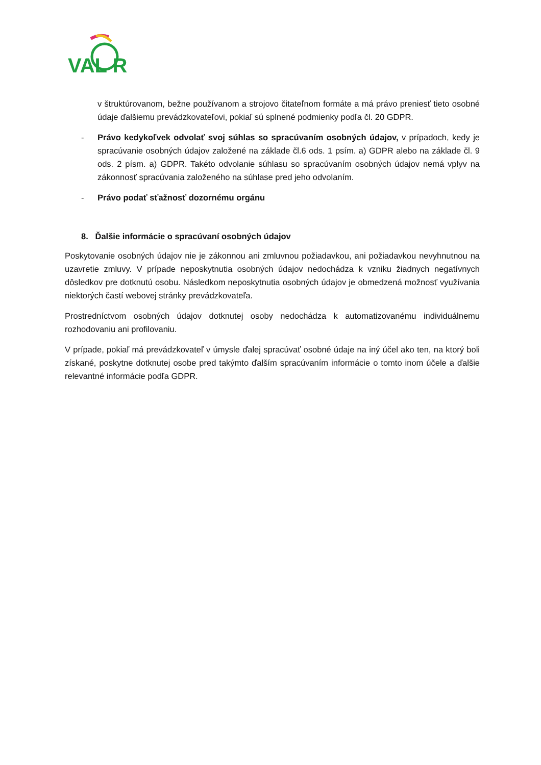VAL R
v štruktúrovanom, bežne používanom a strojovo čitateľnom formáte a má právo preniesť tieto osobné údaje ďalšiemu prevádzkovateľovi, pokiaľ sú splnené podmienky podľa čl. 20 GDPR.
- Právo kedykoľvek odvolať svoj súhlas so spracúvaním osobných údajov, v prípadoch, kedy je spracúvanie osobných údajov založené na základe čl.6 ods. 1 psím. a) GDPR alebo na základe čl. 9 ods. 2 písm. a) GDPR. Takéto odvolanie súhlasu so spracúvaním osobných údajov nemá vplyv na zákonnosť spracúvania založeného na súhlase pred jeho odvolaním.
- Právo podať sťažnosť dozornému orgánu
8. Ďalšie informácie o spracúvaní osobných údajov
Poskytovanie osobných údajov nie je zákonnou ani zmluvnou požiadavkou, ani požiadavkou nevyhnutnou na uzavretie zmluvy. V prípade neposkytnutia osobných údajov nedochádza k vzniku žiadnych negatívnych dôsledkov pre dotknutú osobu. Následkom neposkytnutia osobných údajov je obmedzená možnosť využívania niektorých častí webovej stránky prevádzkovateľa.
Prostredníctvom osobných údajov dotknutej osoby nedochádza k automatizovanému individuálnemu rozhodovaniu ani profilovaniu.
V prípade, pokiaľ má prevádzkovateľ v úmysle ďalej spracúvať osobné údaje na iný účel ako ten, na ktorý boli získané, poskytne dotknutej osobe pred takýmto ďalším spracúvaním informácie o tomto inom účele a ďalšie relevantné informácie podľa GDPR.